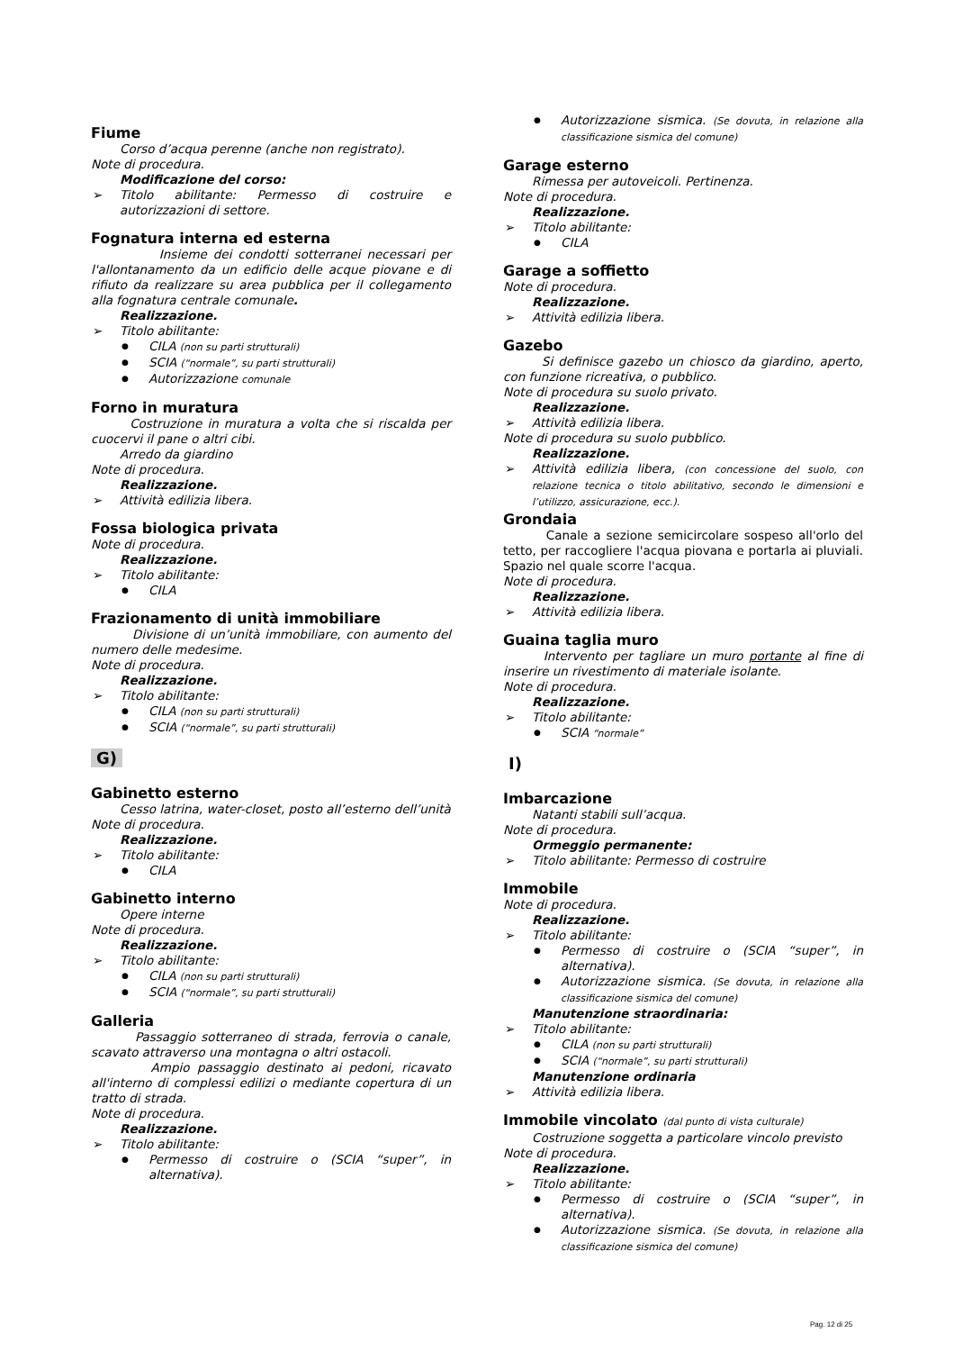Fiume
Corso d’acqua perenne (anche non registrato).
Note di procedura.
Modificazione del corso:
Titolo abilitante: Permesso di costruire e autorizzazioni di settore.
Fognatura interna ed esterna
Insieme dei condotti sotterranei necessari per l'allontanamento da un edificio delle acque piovane e di rifiuto da realizzare su area pubblica per il collegamento alla fognatura centrale comunale.
Realizzazione.
Titolo abilitante:
CILA (non su parti strutturali)
SCIA (“normale”, su parti strutturali)
Autorizzazione comunale
Forno in muratura
Costruzione in muratura a volta che si riscalda per cuocervi il pane o altri cibi.
Arredo da giardino
Note di procedura.
Realizzazione.
Attività edilizia libera.
Fossa biologica privata
Note di procedura.
Realizzazione.
Titolo abilitante:
CILA
Frazionamento di unità immobiliare
Divisione di un’unità immobiliare, con aumento del numero delle medesime.
Note di procedura.
Realizzazione.
Titolo abilitante:
CILA (non su parti strutturali)
SCIA (“normale”, su parti strutturali)
G)
Gabinetto esterno
Cesso latrina, water-closet, posto all’esterno dell’unità
Note di procedura.
Realizzazione.
Titolo abilitante:
CILA
Gabinetto interno
Opere interne
Note di procedura.
Realizzazione.
Titolo abilitante:
CILA (non su parti strutturali)
SCIA (“normale”, su parti strutturali)
Galleria
Passaggio sotterraneo di strada, ferrovia o canale, scavato attraverso una montagna o altri ostacoli.
Ampio passaggio destinato ai pedoni, ricavato all'interno di complessi edilizi o mediante copertura di un tratto di strada.
Note di procedura.
Realizzazione.
Titolo abilitante:
Permesso di costruire o (SCIA “super”, in alternativa).
Autorizzazione sismica. (Se dovuta, in relazione alla classificazione sismica del comune)
Garage esterno
Rimessa per autoveicoli. Pertinenza.
Note di procedura.
Realizzazione.
Titolo abilitante:
CILA
Garage a soffietto
Note di procedura.
Realizzazione.
Attività edilizia libera.
Gazebo
Si definisce gazebo un chiosco da giardino, aperto, con funzione ricreativa, o pubblico.
Note di procedura su suolo privato.
Realizzazione.
Attività edilizia libera.
Note di procedura su suolo pubblico.
Realizzazione.
Attività edilizia libera, (con concessione del suolo, con relazione tecnica o titolo abilitativo, secondo le dimensioni e l’utilizzo, assicurazione, ecc.).
Grondaia
Canale a sezione semicircolare sospeso all'orlo del tetto, per raccogliere l'acqua piovana e portarla ai pluviali. Spazio nel quale scorre l'acqua.
Note di procedura.
Realizzazione.
Attività edilizia libera.
Guaina taglia muro
Intervento per tagliare un muro portante al fine di inserire un rivestimento di materiale isolante.
Note di procedura.
Realizzazione.
Titolo abilitante:
SCIA “normale”
I)
Imbarcazione
Natanti stabili sull’acqua.
Note di procedura.
Ormeggio permanente:
Titolo abilitante: Permesso di costruire
Immobile
Note di procedura.
Realizzazione.
Titolo abilitante:
Permesso di costruire o (SCIA “super”, in alternativa).
Autorizzazione sismica. (Se dovuta, in relazione alla classificazione sismica del comune)
Manutenzione straordinaria:
Titolo abilitante:
CILA (non su parti strutturali)
SCIA (“normale”, su parti strutturali)
Manutenzione ordinaria
Attività edilizia libera.
Immobile vincolato (dal punto di vista culturale)
Costruzione soggetta a particolare vincolo previsto
Note di procedura.
Realizzazione.
Titolo abilitante:
Permesso di costruire o (SCIA “super”, in alternativa).
Autorizzazione sismica. (Se dovuta, in relazione alla classificazione sismica del comune)
Pag. 12 di 25